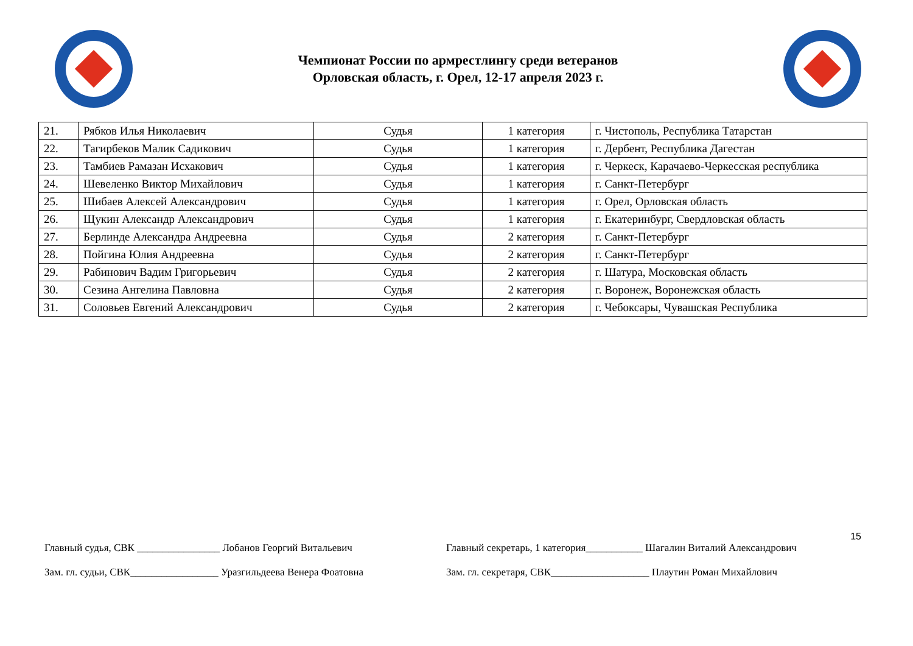Чемпионат России по армрестлингу среди ветеранов
Орловская область, г. Орел, 12-17 апреля 2023 г.
| 21. | Рябков Илья Николаевич | Судья | 1 категория | г. Чистополь, Республика Татарстан |
| 22. | Тагирбеков Малик Садикович | Судья | 1 категория | г. Дербент, Республика Дагестан |
| 23. | Тамбиев Рамазан Исхакович | Судья | 1 категория | г. Черкеск, Карачаево-Черкесская республика |
| 24. | Шевеленко Виктор Михайлович | Судья | 1 категория | г. Санкт-Петербург |
| 25. | Шибаев Алексей Александрович | Судья | 1 категория | г. Орел, Орловская область |
| 26. | Щукин Александр Александрович | Судья | 1 категория | г. Екатеринбург, Свердловская область |
| 27. | Берлинде Александра Андреевна | Судья | 2 категория | г. Санкт-Петербург |
| 28. | Пойгина Юлия Андреевна | Судья | 2 категория | г. Санкт-Петербург |
| 29. | Рабинович Вадим Григорьевич | Судья | 2 категория | г. Шатура, Московская область |
| 30. | Сезина Ангелина Павловна | Судья | 2 категория | г. Воронеж, Воронежская область |
| 31. | Соловьев Евгений Александрович | Судья | 2 категория | г. Чебоксары, Чувашская Республика |
15
Главный судья, СВК ________________ Лобанов Георгий Витальевич Главный секретарь, 1 категория___________ Шагалин Виталий Александрович
Зам. гл. судьи, СВК_________________ Уразгильдеева Венера Фоатовна
Зам. гл. секретаря, СВК___________________ Плаутин Роман Михайлович